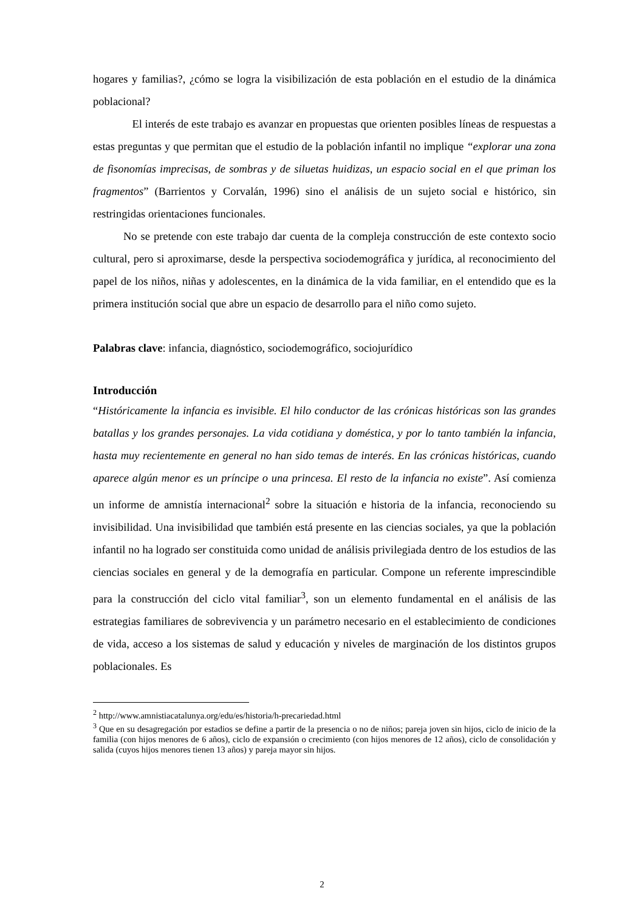hogares y familias?, ¿cómo se logra la visibilización de esta población en el estudio de la dinámica poblacional?
El interés de este trabajo es avanzar en propuestas que orienten posibles líneas de respuestas a estas preguntas y que permitan que el estudio de la población infantil no implique “explorar una zona de fisonomías imprecisas, de sombras y de siluetas huidizas, un espacio social en el que priman los fragmentos” (Barrientos y Corvalán, 1996) sino el análisis de un sujeto social e histórico, sin restringidas orientaciones funcionales.
No se pretende con este trabajo dar cuenta de la compleja construcción de este contexto socio cultural, pero si aproximarse, desde la perspectiva sociodemográfica y jurídica, al reconocimiento del papel de los niños, niñas y adolescentes, en la dinámica de la vida familiar, en el entendido que es la primera institución social que abre un espacio de desarrollo para el niño como sujeto.
Palabras clave: infancia, diagnóstico, sociodemográfico, sociojurídico
Introducción
“Históricamente la infancia es invisible. El hilo conductor de las crónicas históricas son las grandes batallas y los grandes personajes. La vida cotidiana y doméstica, y por lo tanto también la infancia, hasta muy recientemente en general no han sido temas de interés. En las crónicas históricas, cuando aparece algún menor es un príncipe o una princesa. El resto de la infancia no existe”. Así comienza un informe de amnistía internacional<sup>2</sup> sobre la situación e historia de la infancia, reconociendo su invisibilidad. Una invisibilidad que también está presente en las ciencias sociales, ya que la población infantil no ha logrado ser constituida como unidad de análisis privilegiada dentro de los estudios de las ciencias sociales en general y de la demografía en particular. Compone un referente imprescindible para la construcción del ciclo vital familiar<sup>3</sup>, son un elemento fundamental en el análisis de las estrategias familiares de sobrevivencia y un parámetro necesario en el establecimiento de condiciones de vida, acceso a los sistemas de salud y educación y niveles de marginación de los distintos grupos poblacionales. Es
<sup>2</sup> http://www.amnistiacatalunya.org/edu/es/historia/h-precariedad.html
<sup>3</sup> Que en su desagregación por estadios se define a partir de la presencia o no de niños; pareja joven sin hijos, ciclo de inicio de la familia (con hijos menores de 6 años), ciclo de expansión o crecimiento (con hijos menores de 12 años), ciclo de consolidación y salida (cuyos hijos menores tienen 13 años) y pareja mayor sin hijos.
2